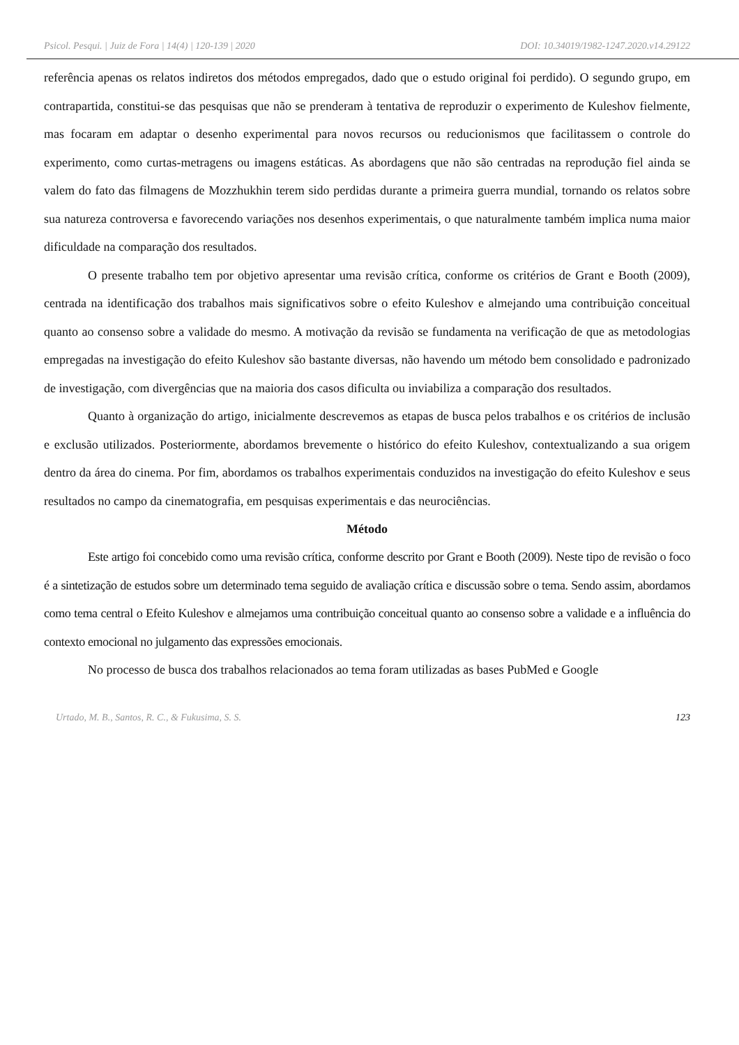Psicol. Pesqui. | Juiz de Fora | 14(4) | 120-139 | 2020 DOI: 10.34019/1982-1247.2020.v14.29122
referência apenas os relatos indiretos dos métodos empregados, dado que o estudo original foi perdido). O segundo grupo, em contrapartida, constitui-se das pesquisas que não se prenderam à tentativa de reproduzir o experimento de Kuleshov fielmente, mas focaram em adaptar o desenho experimental para novos recursos ou reducionismos que facilitassem o controle do experimento, como curtas-metragens ou imagens estáticas. As abordagens que não são centradas na reprodução fiel ainda se valem do fato das filmagens de Mozzhukhin terem sido perdidas durante a primeira guerra mundial, tornando os relatos sobre sua natureza controversa e favorecendo variações nos desenhos experimentais, o que naturalmente também implica numa maior dificuldade na comparação dos resultados.
O presente trabalho tem por objetivo apresentar uma revisão crítica, conforme os critérios de Grant e Booth (2009), centrada na identificação dos trabalhos mais significativos sobre o efeito Kuleshov e almejando uma contribuição conceitual quanto ao consenso sobre a validade do mesmo. A motivação da revisão se fundamenta na verificação de que as metodologias empregadas na investigação do efeito Kuleshov são bastante diversas, não havendo um método bem consolidado e padronizado de investigação, com divergências que na maioria dos casos dificulta ou inviabiliza a comparação dos resultados.
Quanto à organização do artigo, inicialmente descrevemos as etapas de busca pelos trabalhos e os critérios de inclusão e exclusão utilizados. Posteriormente, abordamos brevemente o histórico do efeito Kuleshov, contextualizando a sua origem dentro da área do cinema. Por fim, abordamos os trabalhos experimentais conduzidos na investigação do efeito Kuleshov e seus resultados no campo da cinematografia, em pesquisas experimentais e das neurociências.
Método
Este artigo foi concebido como uma revisão crítica, conforme descrito por Grant e Booth (2009). Neste tipo de revisão o foco é a sintetização de estudos sobre um determinado tema seguido de avaliação crítica e discussão sobre o tema. Sendo assim, abordamos como tema central o Efeito Kuleshov e almejamos uma contribuição conceitual quanto ao consenso sobre a validade e a influência do contexto emocional no julgamento das expressões emocionais.
No processo de busca dos trabalhos relacionados ao tema foram utilizadas as bases PubMed e Google
Urtado, M. B., Santos, R. C., & Fukusima, S. S. 123